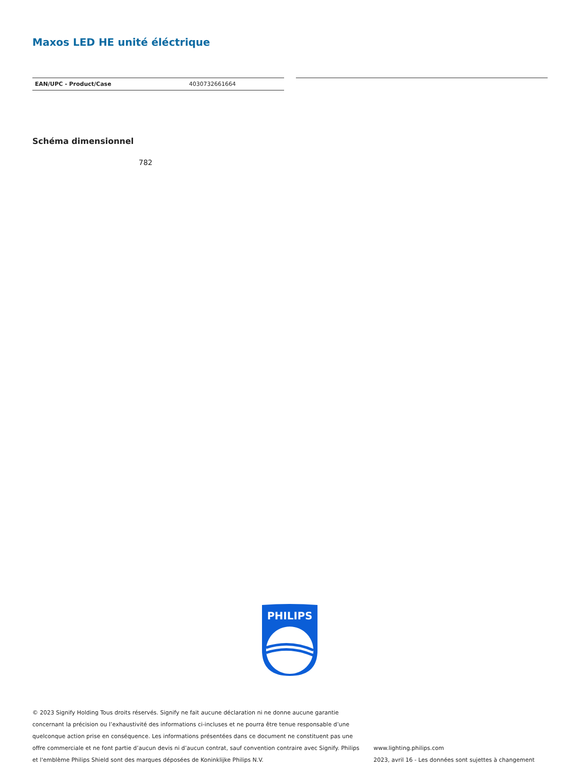Maxos LED HE unité éléctrique
| EAN/UPC - Product/Case | 4030732661664 |
Schéma dimensionnel
782
PHILIPS
© 2023 Signify Holding Tous droits réservés. Signify ne fait aucune déclaration ni ne donne aucune garantie concernant la précision ou l’exhaustivité des informations ci-incluses et ne pourra être tenue responsable d’une quelconque action prise en conséquence. Les informations présentées dans ce document ne constituent pas une offre commerciale et ne font partie d’aucun devis ni d’aucun contrat, sauf convention contraire avec Signify. Philips et l'emblème Philips Shield sont des marques déposées de Koninklijke Philips N.V.
www.lighting.philips.com
2023, avril 16 - Les données sont sujettes à changement